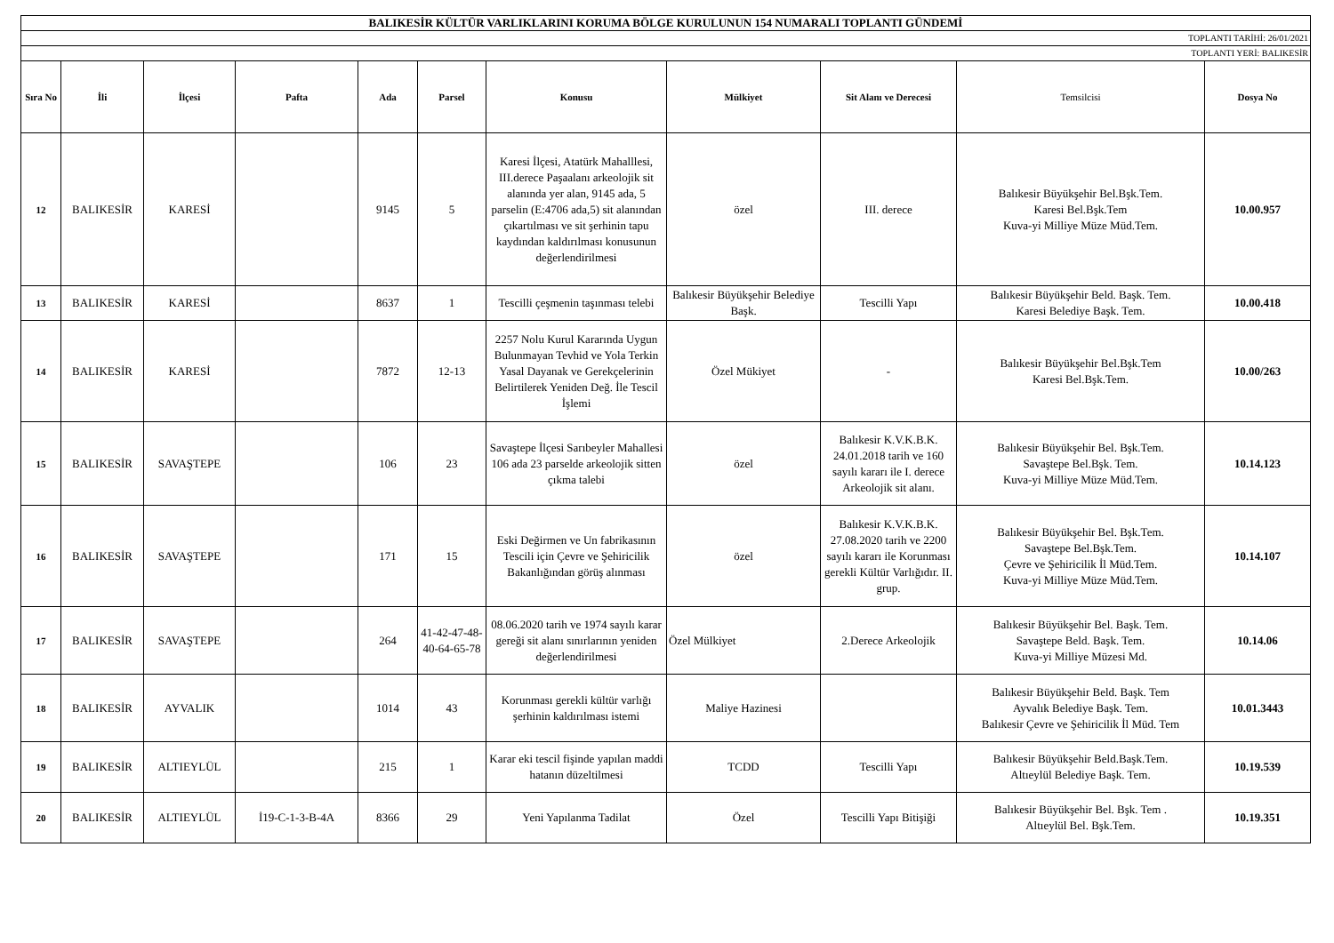| BALIKESİR KÜLTÜR VARLIKLARINI KORUMA BÖLGE KURULUNUN 154 NUMARALI TOPLANTI GÜNDEMİ | | | | | | | | | | |
| TOPLANTI TARİHİ: 26/01/2021 | | | | | | | | | | |
| TOPLANTI YERİ: BALIKESİR | | | | | | | | | | |
| Sıra No | İli | İlçesi | Pafta | Ada | Parsel | Konusu | Mülkiyet | Sit Alanı ve Derecesi | Temsilcisi | Dosya No |
| 12 | BALIKESİR | KARESİ | | 9145 | 5 | Karesi İlçesi, Atatürk Mahalllesi, III.derece Paşaalanı arkeolojik sit alanında yer alan, 9145 ada, 5 parselin (E:4706 ada,5) sit alanından çıkartılması ve sit şerhinin tapu kaydından kaldırılması konusunun değerlendirilmesi | özel | III. derece | Balıkesir Büyükşehir Bel.Bşk.Tem. Karesi Bel.Bşk.Tem Kuva-yi Milliye Müze Müd.Tem. | 10.00.957 |
| 13 | BALIKESİR | KARESİ | | 8637 | 1 | Tescilli çeşmenin taşınması telebi | Balıkesir Büyükşehir Belediye Başk. | Tescilli Yapı | Balıkesir Büyükşehir Beld. Başk. Tem. Karesi Belediye Başk. Tem. | 10.00.418 |
| 14 | BALIKESİR | KARESİ | | 7872 | 12-13 | 2257 Nolu Kurul Kararında Uygun Bulunmayan Tevhid ve Yola Terkin Yasal Dayanak ve Gerekçelerinin Belirtilerek Yeniden Değ. İle Tescil İşlemi | Özel Mükiyet | - | Balıkesir Büyükşehir Bel.Bşk.Tem Karesi Bel.Bşk.Tem. | 10.00/263 |
| 15 | BALIKESİR | SAVAŞTEPE | | 106 | 23 | Savaştepe İlçesi Sarıbeyler Mahallesi 106 ada 23 parselde arkeolojik sitten çıkma talebi | özel | Balıkesir K.V.K.B.K. 24.01.2018 tarih ve 160 sayılı kararı ile I. derece Arkeolojik sit alanı. | Balıkesir Büyükşehir Bel. Bşk.Tem. Savaştepe Bel.Bşk. Tem. Kuva-yi Milliye Müze Müd.Tem. | 10.14.123 |
| 16 | BALIKESİR | SAVAŞTEPE | | 171 | 15 | Eski Değirmen ve Un fabrikasının Tescili için Çevre ve Şehiricilik Bakanlığından görüş alınması | özel | Balıkesir K.V.K.B.K. 27.08.2020 tarih ve 2200 sayılı kararı ile Korunması gerekli Kültür Varlığıdır. II. grup. | Balıkesir Büyükşehir Bel. Bşk.Tem. Savaştepe Bel.Bşk.Tem. Çevre ve Şehiricilik İl Müd.Tem. Kuva-yi Milliye Müze Müd.Tem. | 10.14.107 |
| 17 | BALIKESİR | SAVAŞTEPE | | 264 | 41-42-47-48-40-64-65-78 | 08.06.2020 tarih ve 1974 sayılı karar gereği sit alanı sınırlarının yeniden değerlendirilmesi | Özel Mülkiyet | 2.Derece Arkeolojik | Balıkesir Büyükşehir Bel. Başk. Tem. Savaştepe Beld. Başk. Tem. Kuva-yi Milliye Müzesi Md. | 10.14.06 |
| 18 | BALIKESİR | AYVALIK | | 1014 | 43 | Korunması gerekli kültür varlığı şerhinin kaldırılması istemi | Maliye Hazinesi | | Balıkesir Büyükşehir Beld. Başk. Tem Ayvalık Belediye Başk. Tem. Balıkesir Çevre ve Şehiricilik İl Müd. Tem | 10.01.3443 |
| 19 | BALIKESİR | ALTIEYLÜL | | 215 | 1 | Karar eki tescil fişinde yapılan maddi hatanın düzeltilmesi | TCDD | Tescilli Yapı | Balıkesir Büyükşehir Beld.Başk.Tem. Altıeylül Belediye Başk. Tem. | 10.19.539 |
| 20 | BALIKESİR | ALTIEYLÜL | İ19-C-1-3-B-4A | 8366 | 29 | Yeni Yapılanma Tadilat | Özel | Tescilli Yapı Bitişiği | Balıkesir Büyükşehir Bel. Bşk. Tem . Altıeylül Bel. Bşk.Tem. | 10.19.351 |